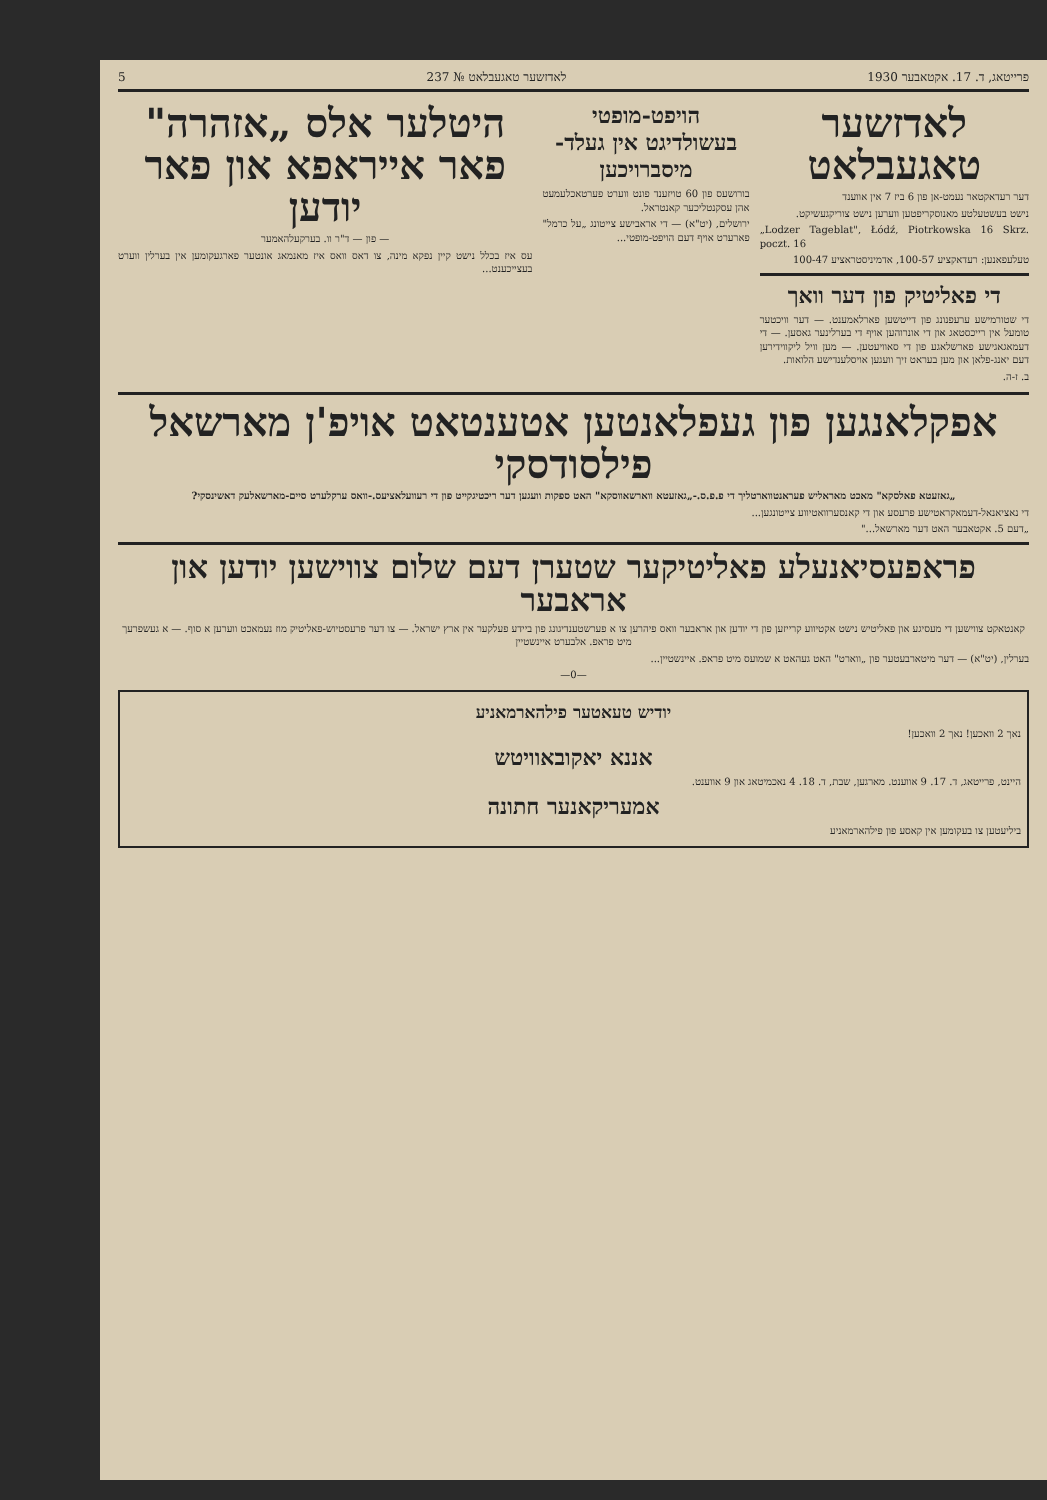5 לאדזשער טאגעבלאט № 237 פרייטאג, ד. 17. אקטאבער 1930
לאדזשער טאגעבלאט
דער רעדאקטאר נעמט-אן פון 6 ביז 7 אין אווענד
נישט בעשטעלטע מאנוסקריפטען ווערען נישט צוריקגעשיקט.
„Lodzer Tageblat", Łódź, Piotrkowska 16 Skrz. poczt. 16
טעלעפאנען: רעדאקציע 100-57, אדמיניסטראציע 100-47
די פאליטיק פון דער וואך
די שטורמישע ערעפנונג פון דייטשען פארלאמענט. — דער וויכטער טומעל אין רייכסטאג און די אונרוהען אויף די בערלינער גאסען. — די דעמאגאגישע פארשלאגע פון די סאוויעטען. — מען וויל ליקווידירען דעם יאנג-פלאן און מען בעראט זיך וועגען אויסלענדישע הלואות.
ב. ז-ה.
הויפט-מופטי בעשולדיגט אין געלד-מיסברויכען
בורושעס פון 60 טויזענד פונט ווערט פערטאכלעמעט אהן עסקנטליכער קאנטראל.
ירושלים, (יט"א) — די אראבישע צייטונג „על כרמל" פארערט אויף דעם הויפט-מופטי...
היטלער אלס „אזהרה" פאר אייראפא און פאר יודען
— פון — ד"ר וו. בערקעלהאמער
עס איז בכלל נישט קיין נפקא מינה, צו דאס וואס איז מאנמאג אונטער פארגעקומען אין בערלין ווערט בעצייכענט...
אפקלאנגען פון געפלאנטען אטענטאט אויפ'ן מארשאל פילסודסקי
„גאזעטא פאלסקא" מאכט מאראליש פעראנטווארטליך די פ.פ.ס.-„גאזעטא ווארשאווסקא" האט ספקות וועגען דער ריכטיגקייט פון די רעוועלאציעס.-וואס ערקלערט סיים-מארשאלעק דאשינסקי?
די נאציאנאל-דעמאקראטישע פרעסע און די קאנסערוואטיווע צייטונגען...
„דעם 5. אקטאבער האט דער מארשאל..."
פראפעסיאנעלע פאליטיקער שטערן דעם שלום צווישען יודען און אראבער
קאנטאקט צווישען די מעסיגע און פאליטיש נישט אקטיווע קרייזען פון די יודען און אראבער וואס פיהרען צו א פערשטענדיגונג פון ביידע פעלקער אין ארץ ישראל. — צו דער פרעסטיוש-פאליטיק מוז נעמאכט ווערען א סוף. — א געשפרעך מיט פראפ. אלבערט איינשטיין
בערלין, (יט"א) — דער מיטארבעטער פון „ווארט" האט געהאט א שמועס מיט פראפ. איינשטיין...
—0—
יודיש טעאטער פילהארמאניע
נאך 2 וואכען! נאך 2 וואכען!
אננא יאקובאוויטש
היינט, פרייטאג, ד. 17. 9 אווענט. מארגען, שבת, ד. 18. 4 נאכמיטאג און 9 אווענט.
אמעריקאנער חתונה
ביליעטען צו בעקומען אין קאסע פון פילהארמאניע